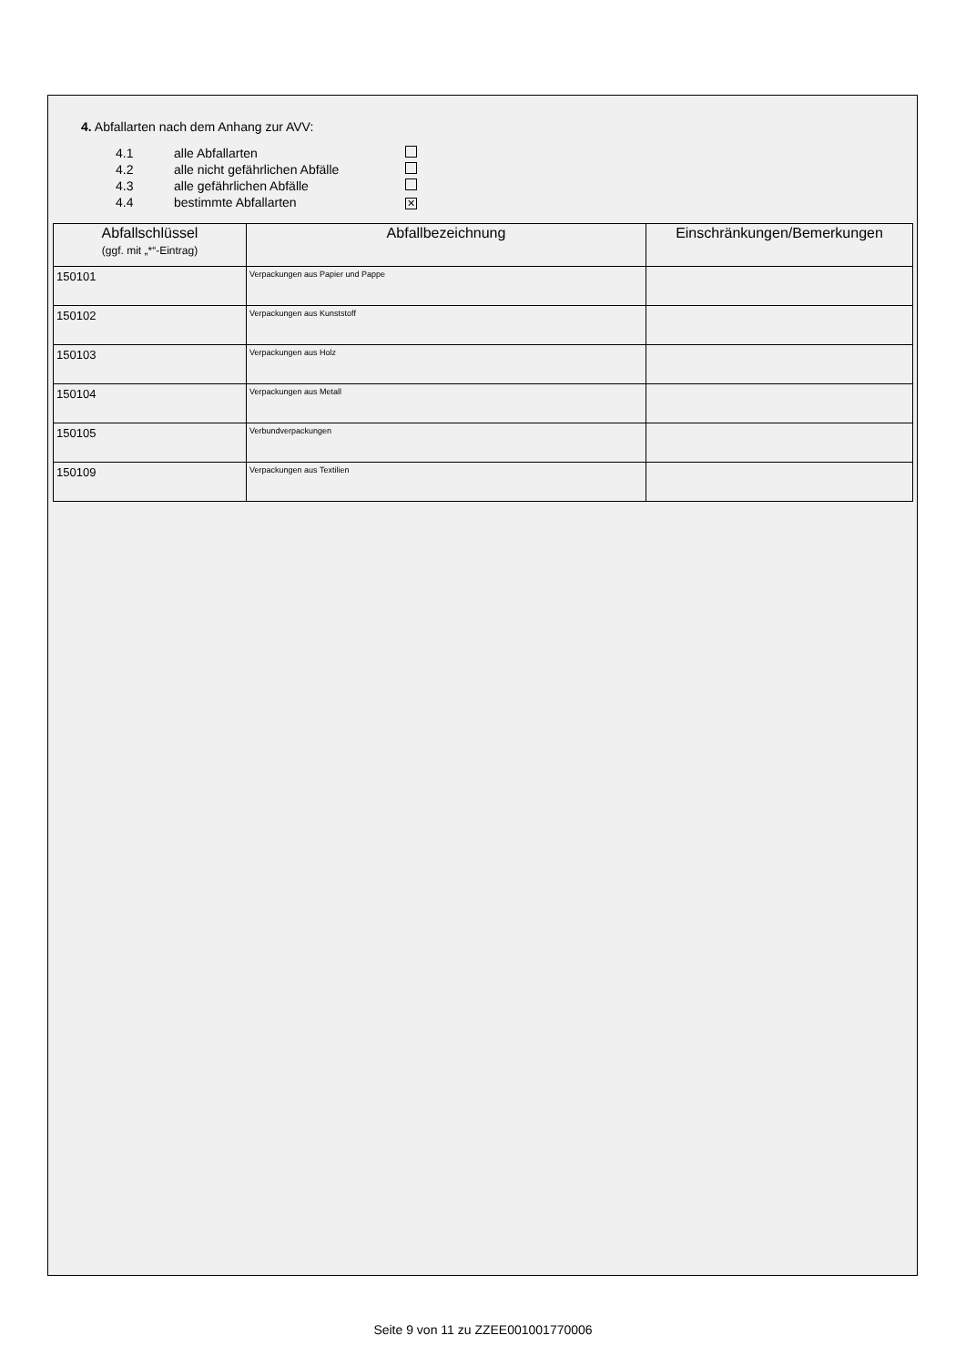4. Abfallarten nach dem Anhang zur AVV:
| 4.1 | alle Abfallarten | |
| 4.2 | alle nicht gefährlichen Abfälle | |
| 4.3 | alle gefährlichen Abfälle | |
| 4.4 | bestimmte Abfallarten | ✕ |
| Abfallschlüssel (ggf. mit „*“-Eintrag) | Abfallbezeichnung | Einschränkungen/Bemerkungen |
| --- | --- | --- |
| 150101 | Verpackungen aus Papier und Pappe | |
| 150102 | Verpackungen aus Kunststoff | |
| 150103 | Verpackungen aus Holz | |
| 150104 | Verpackungen aus Metall | |
| 150105 | Verbundverpackungen | |
| 150109 | Verpackungen aus Textilien | |
Seite 9 von 11 zu ZZEE001001770006